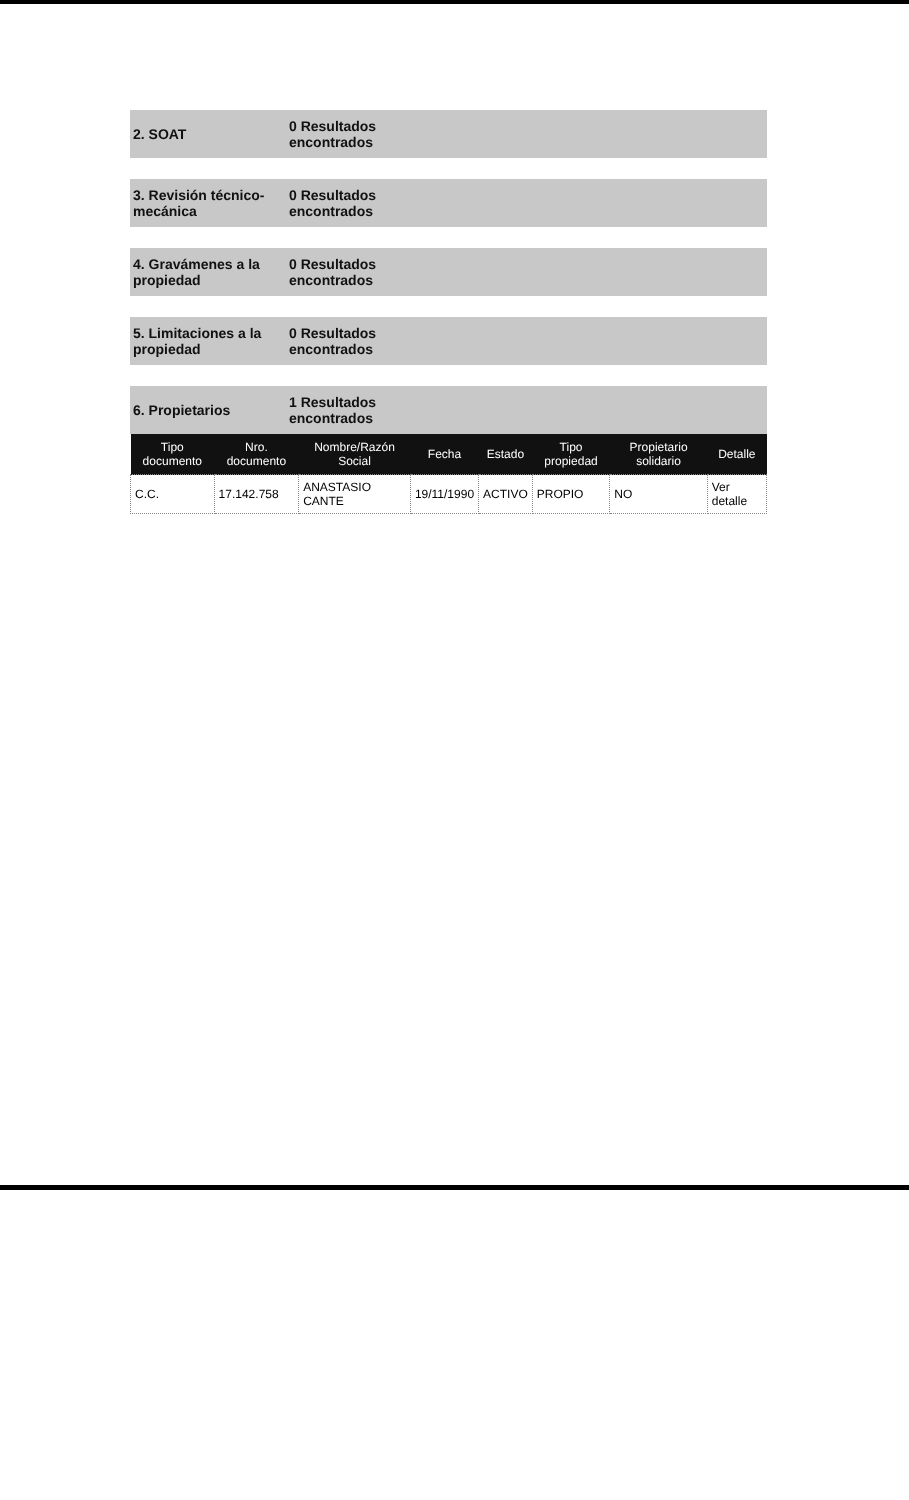2. SOAT
0 Resultados encontrados
3. Revisión técnico-mecánica
0 Resultados encontrados
4. Gravámenes a la propiedad
0 Resultados encontrados
5. Limitaciones a la propiedad
0 Resultados encontrados
6. Propietarios
1 Resultados encontrados
| Tipo documento | Nro. documento | Nombre/Razón Social | Fecha | Estado | Tipo propiedad | Propietario solidario | Detalle |
| --- | --- | --- | --- | --- | --- | --- | --- |
| C.C. | 17.142.758 | ANASTASIO CANTE | 19/11/1990 | ACTIVO | PROPIO | NO | Ver detalle |